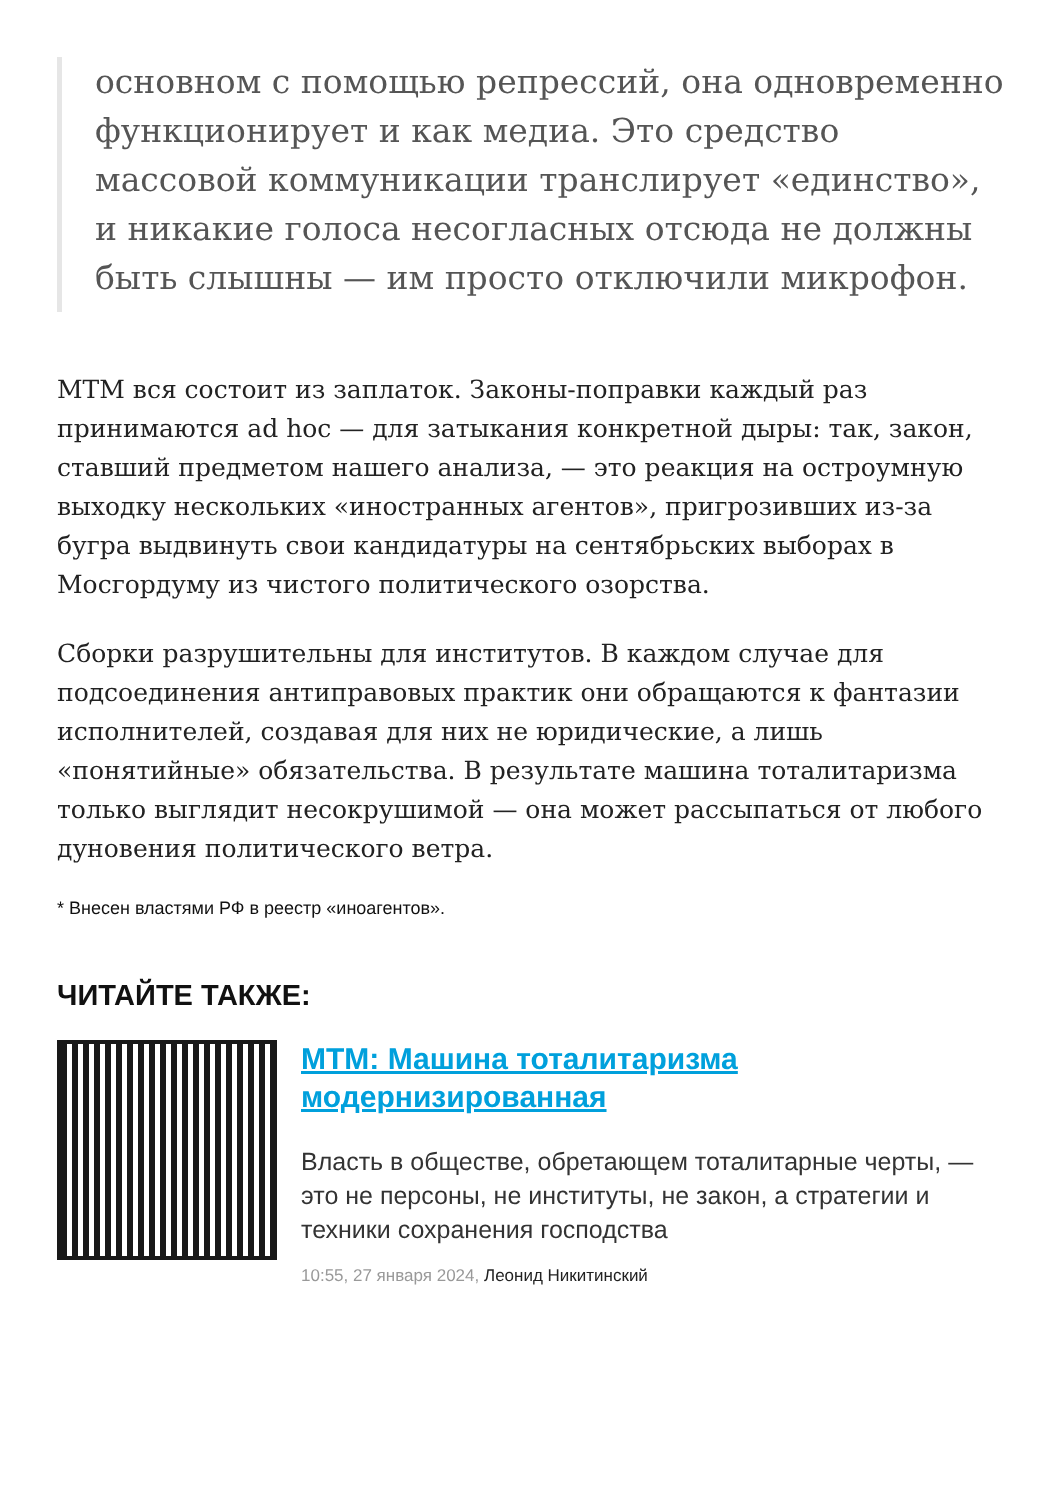основном с помощью репрессий, она одновременно функционирует и как медиа. Это средство массовой коммуникации транслирует «единство», и никакие голоса несогласных отсюда не должны быть слышны — им просто отключили микрофон.
МТМ вся состоит из заплаток. Законы-поправки каждый раз принимаются ad hoc — для затыкания конкретной дыры: так, закон, ставший предметом нашего анализа, — это реакция на остроумную выходку нескольких «иностранных агентов», пригрозивших из-за бугра выдвинуть свои кандидатуры на сентябрьских выборах в Мосгордуму из чистого политического озорства.
Сборки разрушительны для институтов. В каждом случае для подсоединения антиправовых практик они обращаются к фантазии исполнителей, создавая для них не юридические, а лишь «понятийные» обязательства. В результате машина тоталитаризма только выглядит несокрушимой — она может рассыпаться от любого дуновения политического ветра.
* Внесен властями РФ в реестр «иноагентов».
ЧИТАЙТЕ ТАКЖЕ:
МТМ: Машина тоталитаризма модернизированная
Власть в обществе, обретающем тоталитарные черты, — это не персоны, не институты, не закон, а стратегии и техники сохранения господства
10:55, 27 января 2024, Леонид Никитинский